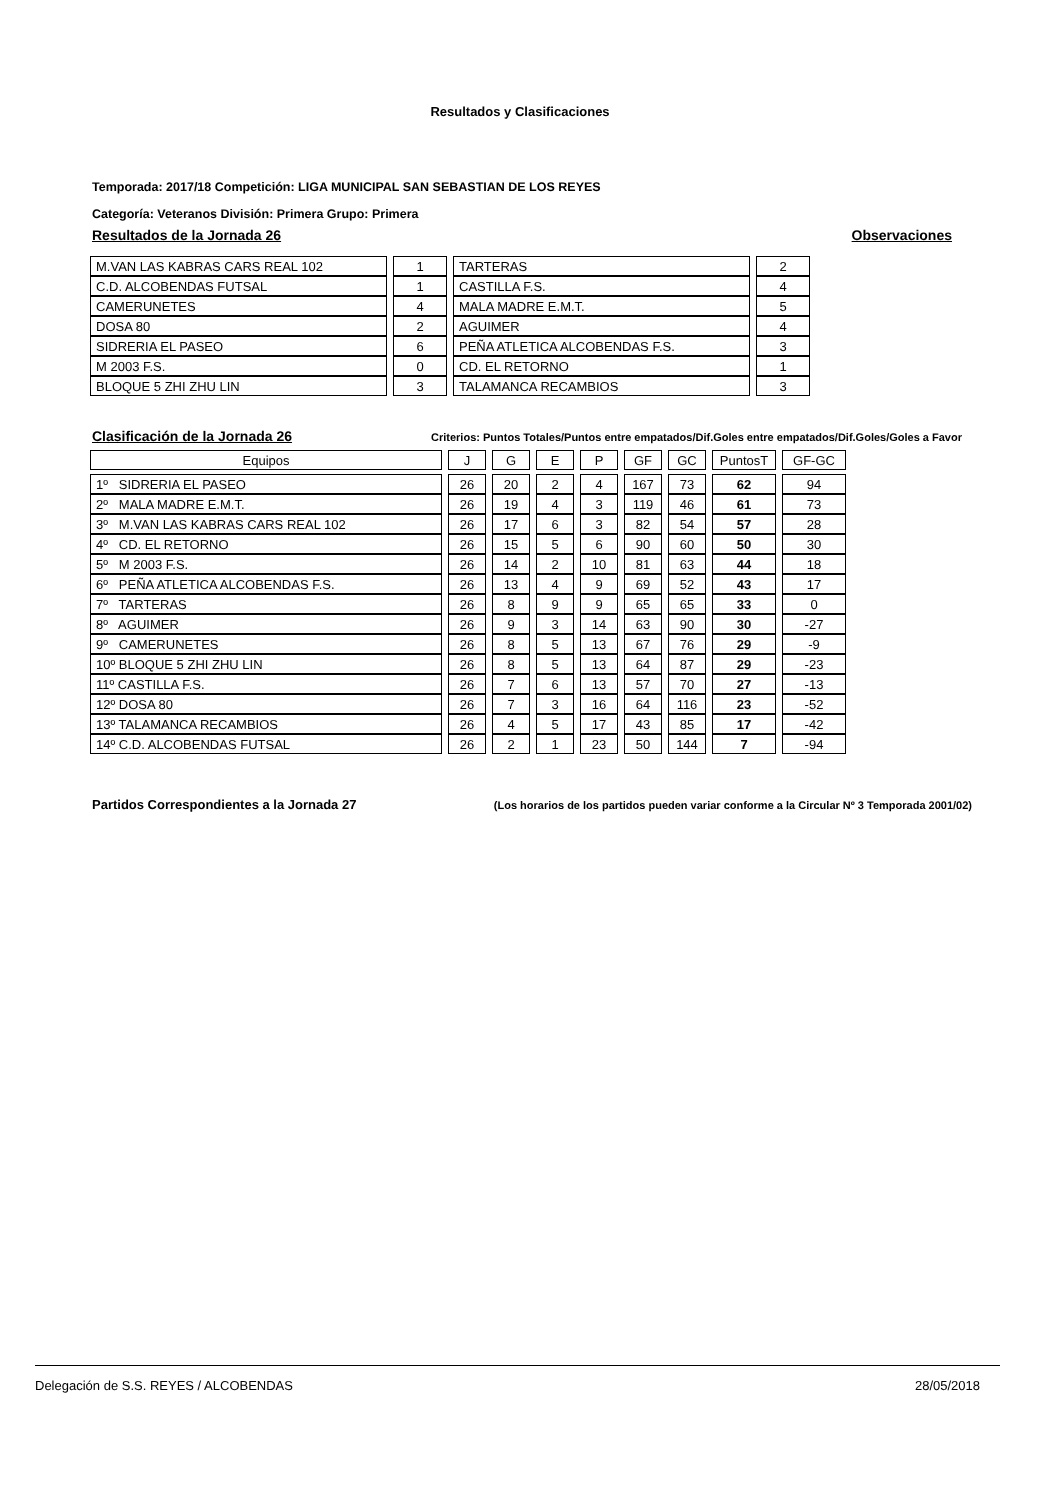Resultados y Clasificaciones
Temporada: 2017/18 Competición: LIGA MUNICIPAL SAN SEBASTIAN DE LOS REYES
Categoría: Veteranos División: Primera Grupo: Primera
Resultados de la Jornada 26 Observaciones
| M.VAN LAS KABRAS CARS REAL 102 | 1 | TARTERAS | 2 |
| C.D. ALCOBENDAS FUTSAL | 1 | CASTILLA F.S. | 4 |
| CAMERUNETES | 4 | MALA MADRE E.M.T. | 5 |
| DOSA 80 | 2 | AGUIMER | 4 |
| SIDRERIA EL PASEO | 6 | PEÑA ATLETICA ALCOBENDAS F.S. | 3 |
| M 2003 F.S. | 0 | CD. EL RETORNO | 1 |
| BLOQUE 5 ZHI ZHU LIN | 3 | TALAMANCA RECAMBIOS | 3 |
Clasificación de la Jornada 26 Criterios: Puntos Totales/Puntos entre empatados/Dif.Goles entre empatados/Dif.Goles/Goles a Favor
| Equipos | J | G | E | P | GF | GC | PuntosT | GF-GC |
| --- | --- | --- | --- | --- | --- | --- | --- | --- |
| 1º SIDRERIA EL PASEO | 26 | 20 | 2 | 4 | 167 | 73 | 62 | 94 |
| 2º MALA MADRE E.M.T. | 26 | 19 | 4 | 3 | 119 | 46 | 61 | 73 |
| 3º M.VAN LAS KABRAS CARS REAL 102 | 26 | 17 | 6 | 3 | 82 | 54 | 57 | 28 |
| 4º CD. EL RETORNO | 26 | 15 | 5 | 6 | 90 | 60 | 50 | 30 |
| 5º M 2003 F.S. | 26 | 14 | 2 | 10 | 81 | 63 | 44 | 18 |
| 6º PEÑA ATLETICA ALCOBENDAS F.S. | 26 | 13 | 4 | 9 | 69 | 52 | 43 | 17 |
| 7º TARTERAS | 26 | 8 | 9 | 9 | 65 | 65 | 33 | 0 |
| 8º AGUIMER | 26 | 9 | 3 | 14 | 63 | 90 | 30 | -27 |
| 9º CAMERUNETES | 26 | 8 | 5 | 13 | 67 | 76 | 29 | -9 |
| 10º BLOQUE 5 ZHI ZHU LIN | 26 | 8 | 5 | 13 | 64 | 87 | 29 | -23 |
| 11º CASTILLA F.S. | 26 | 7 | 6 | 13 | 57 | 70 | 27 | -13 |
| 12º DOSA 80 | 26 | 7 | 3 | 16 | 64 | 116 | 23 | -52 |
| 13º TALAMANCA RECAMBIOS | 26 | 4 | 5 | 17 | 43 | 85 | 17 | -42 |
| 14º C.D. ALCOBENDAS FUTSAL | 26 | 2 | 1 | 23 | 50 | 144 | 7 | -94 |
Partidos Correspondientes a la Jornada 27 (Los horarios de los partidos pueden variar conforme a la Circular Nº 3 Temporada 2001/02)
Delegación de S.S. REYES / ALCOBENDAS 28/05/2018